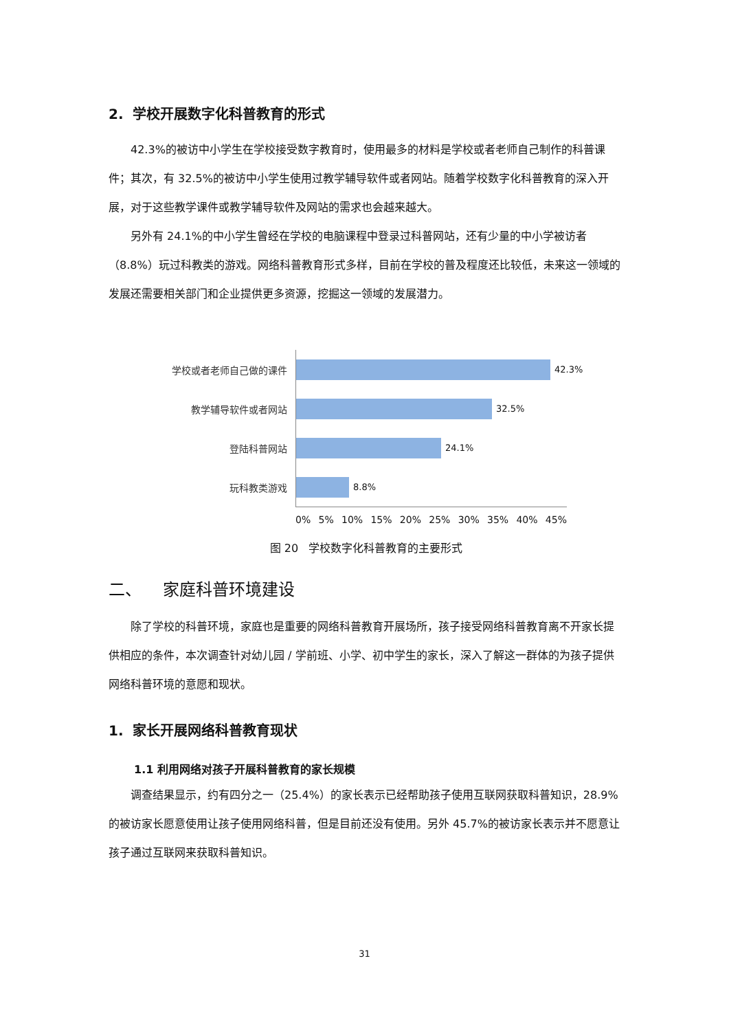2. 学校开展数字化科普教育的形式
42.3%的被访中小学生在学校接受数字教育时，使用最多的材料是学校或者老师自己制作的科普课件；其次，有 32.5%的被访中小学生使用过教学辅导软件或者网站。随着学校数字化科普教育的深入开展，对于这些教学课件或教学辅导软件及网站的需求也会越来越大。
另外有 24.1%的中小学生曾经在学校的电脑课程中登录过科普网站，还有少量的中小学被访者（8.8%）玩过科教类的游戏。网络科普教育形式多样，目前在学校的普及程度还比较低，未来这一领域的发展还需要相关部门和企业提供更多资源，挖掘这一领域的发展潜力。
学校或者老师自己做的课件
42.3%
教学辅导软件或者网站
32.5%
登陆科普网站
24.1%
玩科教类游戏
8.8%
0% 5% 10% 15% 20% 25% 30% 35% 40% 45%
图 20 学校数字化科普教育的主要形式
二、 家庭科普环境建设
除了学校的科普环境，家庭也是重要的网络科普教育开展场所，孩子接受网络科普教育离不开家长提供相应的条件，本次调查针对幼儿园 / 学前班、小学、初中学生的家长，深入了解这一群体的为孩子提供网络科普环境的意愿和现状。
1. 家长开展网络科普教育现状
1.1 利用网络对孩子开展科普教育的家长规模
调查结果显示，约有四分之一（25.4%）的家长表示已经帮助孩子使用互联网获取科普知识，28.9%的被访家长愿意使用让孩子使用网络科普，但是目前还没有使用。另外 45.7%的被访家长表示并不愿意让孩子通过互联网来获取科普知识。
31